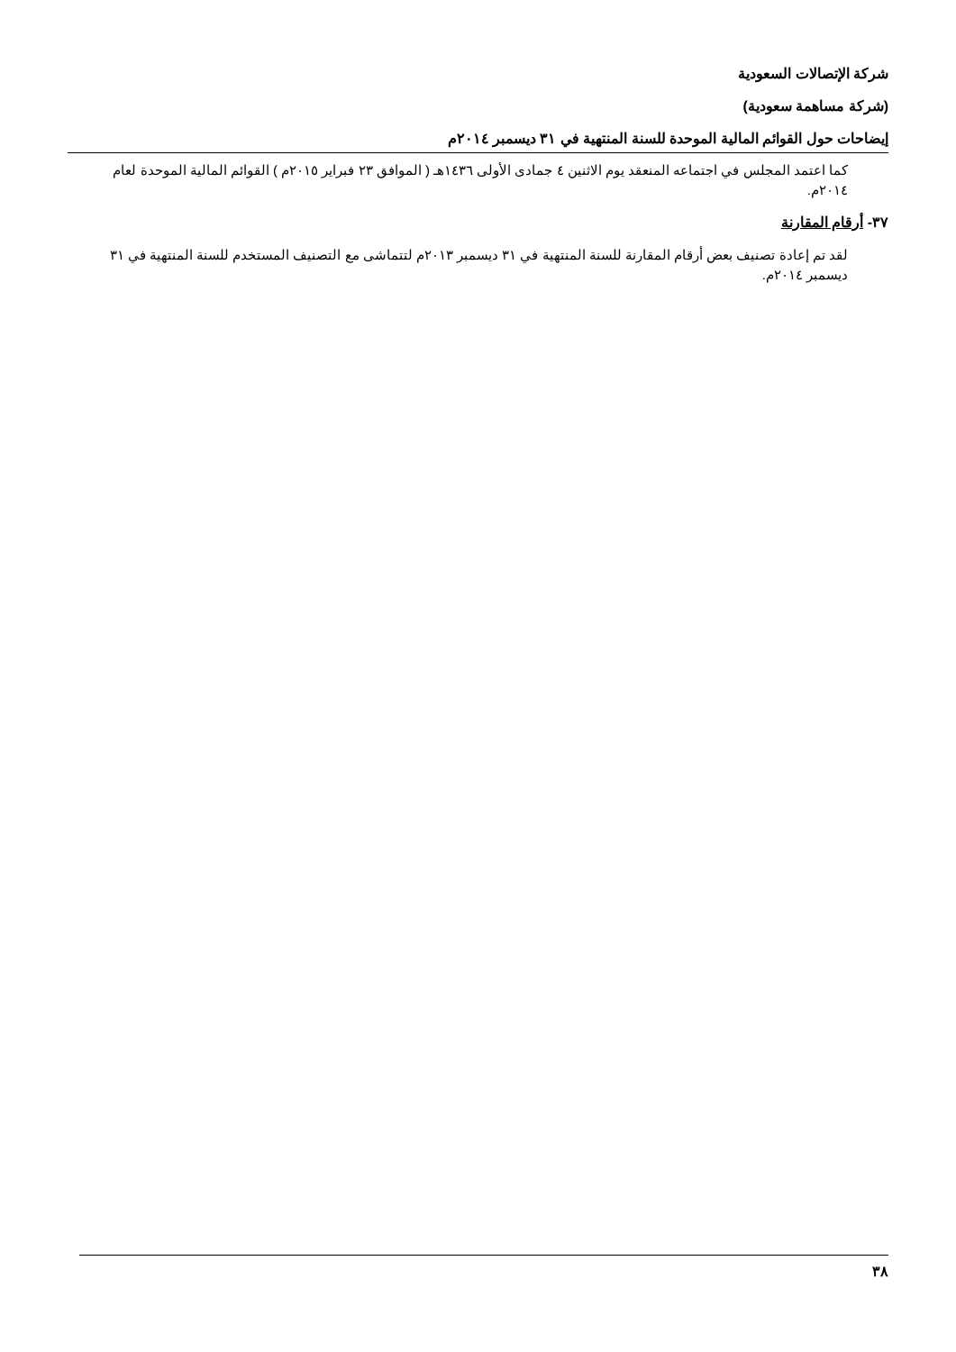شركة الإتصالات السعودية
(شركة مساهمة سعودية)
إيضاحات حول القوائم المالية الموحدة للسنة المنتهية في ٣١ ديسمبر ٢٠١٤م
كما اعتمد المجلس في اجتماعه المنعقد يوم الاثنين ٤ جمادى الأولى ١٤٣٦هـ ( الموافق ٢٣ فبراير ٢٠١٥م ) القوائم المالية الموحدة لعام ٢٠١٤م.
٣٧- أرقام المقارنة
لقد تم إعادة تصنيف بعض أرقام المقارنة للسنة المنتهية في ٣١ ديسمبر ٢٠١٣م لتتماشى مع التصنيف المستخدم للسنة المنتهية في ٣١ ديسمبر ٢٠١٤م.
٣٨